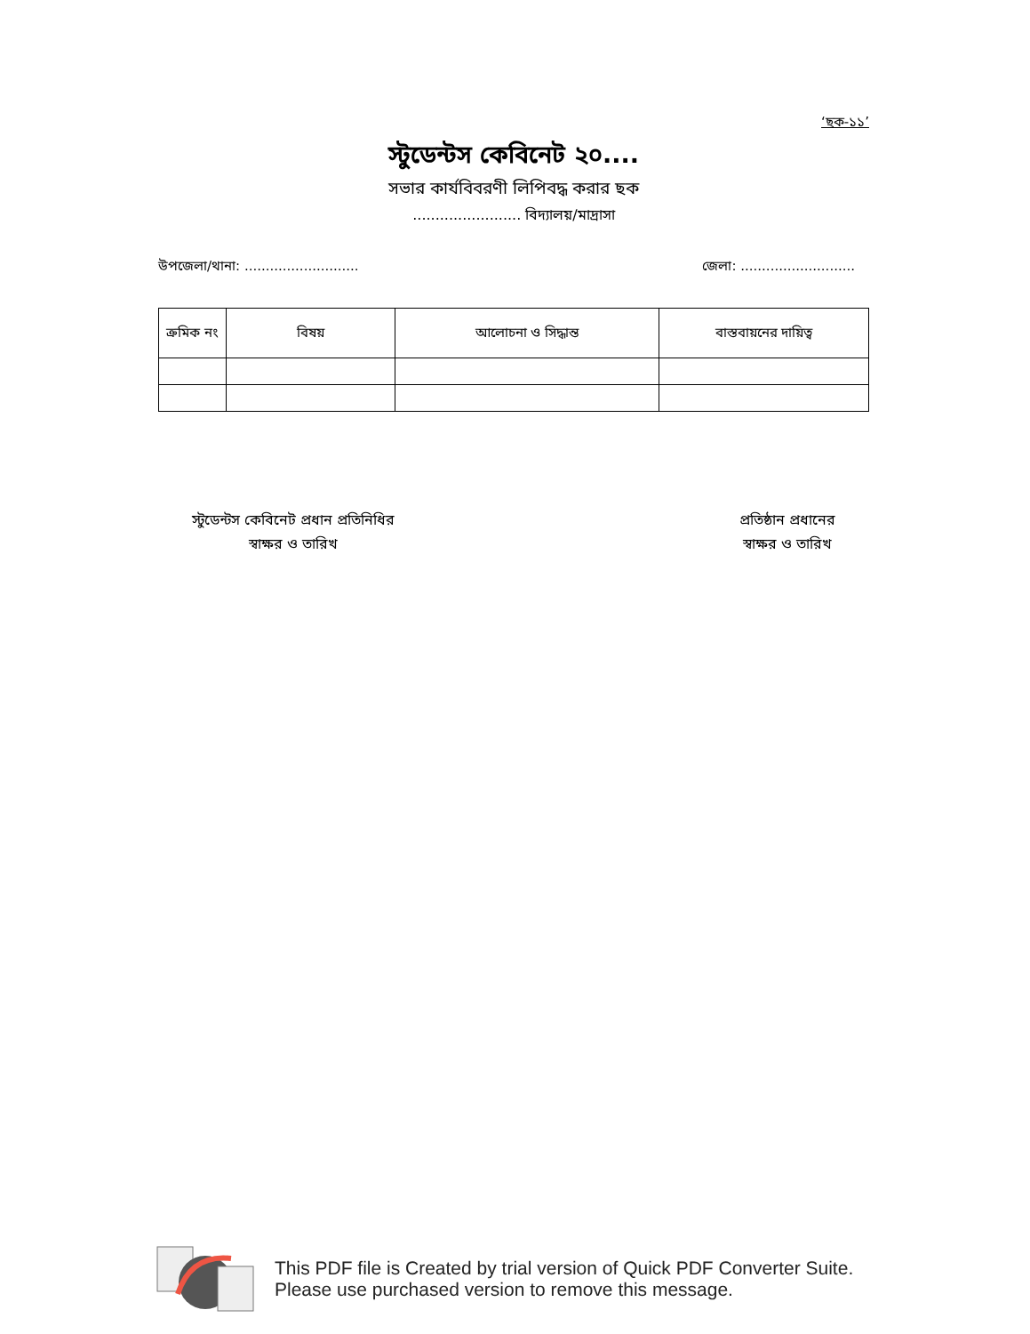‘ছক-১১’
স্টুডেন্টস কেবিনেট ২০....
সভার কার্যবিবরণী লিপিবদ্ধ করার ছক
........................ বিদ্যালয়/মাদ্রাসা
উপজেলা/থানা: ........................... জেলা: ...........................
| ক্রমিক নং | বিষয় | আলোচনা ও সিদ্ধান্ত | বাস্তবায়নের দায়িত্ব |
| --- | --- | --- | --- |
স্টুডেন্টস কেবিনেট প্রধান প্রতিনিধির
স্বাক্ষর ও তারিখ
প্রতিষ্ঠান প্রধানের
স্বাক্ষর ও তারিখ
This PDF file is Created by trial version of Quick PDF Converter Suite.
Please use purchased version to remove this message.